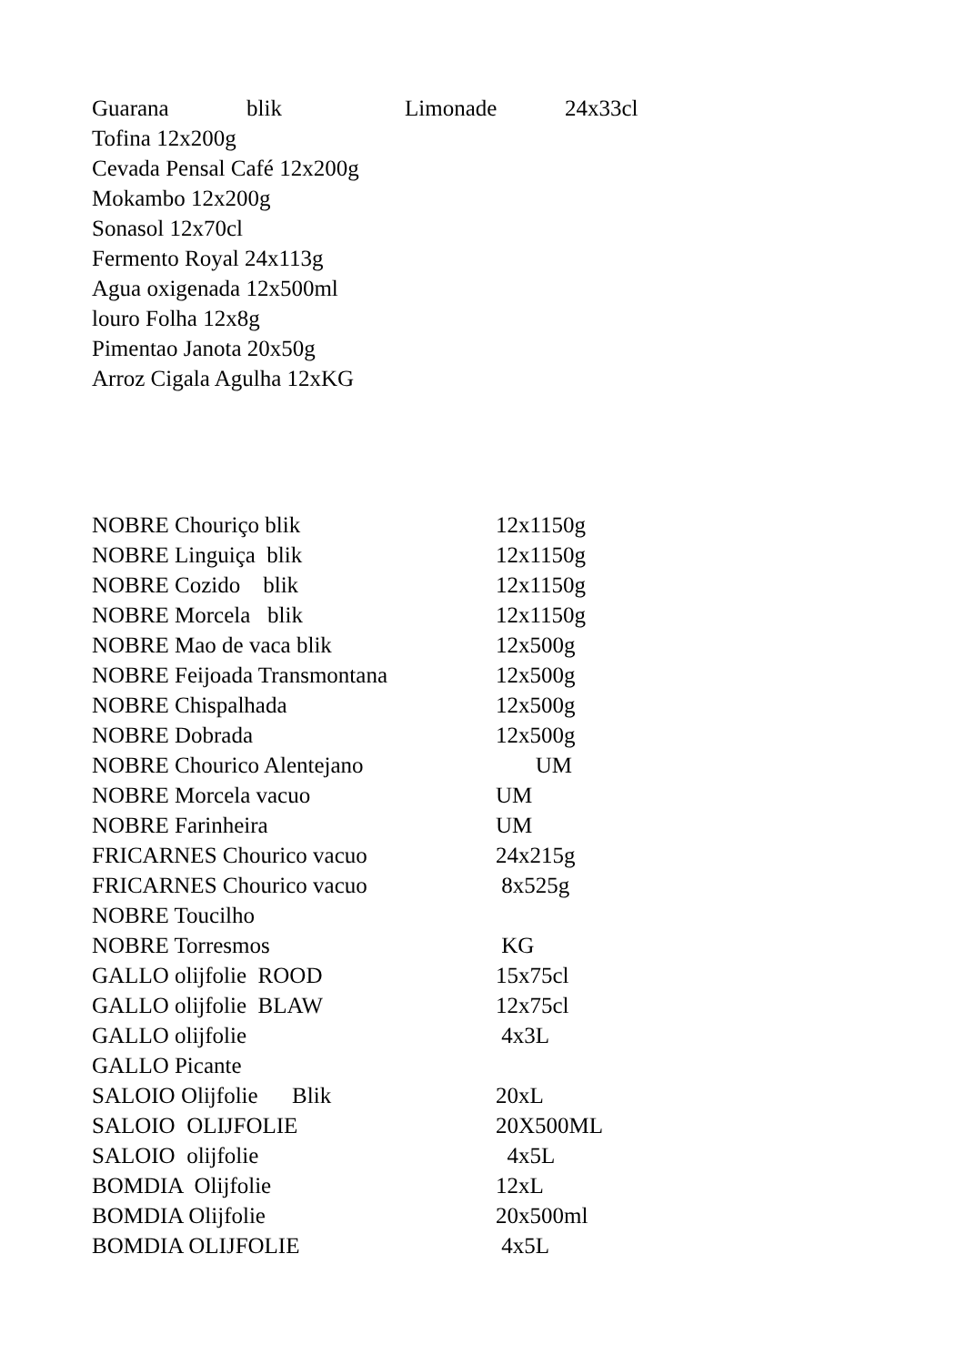Guarana blik Limonade 24x33cl
Tofina 12x200g
Cevada Pensal Café 12x200g
Mokambo 12x200g
Sonasol 12x70cl
Fermento Royal 24x113g
Agua oxigenada 12x500ml
louro Folha 12x8g
Pimentao Janota 20x50g
Arroz Cigala Agulha 12xKG
NOBRE Chouriço blik 12x1150g
NOBRE Linguiça blik 12x1150g
NOBRE Cozido blik 12x1150g
NOBRE Morcela blik 12x1150g
NOBRE Mao de vaca blik 12x500g
NOBRE Feijoada Transmontana 12x500g
NOBRE Chispalhada 12x500g
NOBRE Dobrada 12x500g
NOBRE Chourico Alentejano UM
NOBRE Morcela vacuo UM
NOBRE Farinheira UM
FRICARNES Chourico vacuo 24x215g
FRICARNES Chourico vacuo 8x525g
NOBRE Toucilho
NOBRE Torresmos KG
GALLO olijfolie ROOD 15x75cl
GALLO olijfolie BLAW 12x75cl
GALLO olijfolie 4x3L
GALLO Picante
SALOIO Olijfolie Blik 20xL
SALOIO OLIJFOLIE 20X500ML
SALOIO olijfolie 4x5L
BOMDIA Olijfolie 12xL
BOMDIA Olijfolie 20x500ml
BOMDIA OLIJFOLIE 4x5L